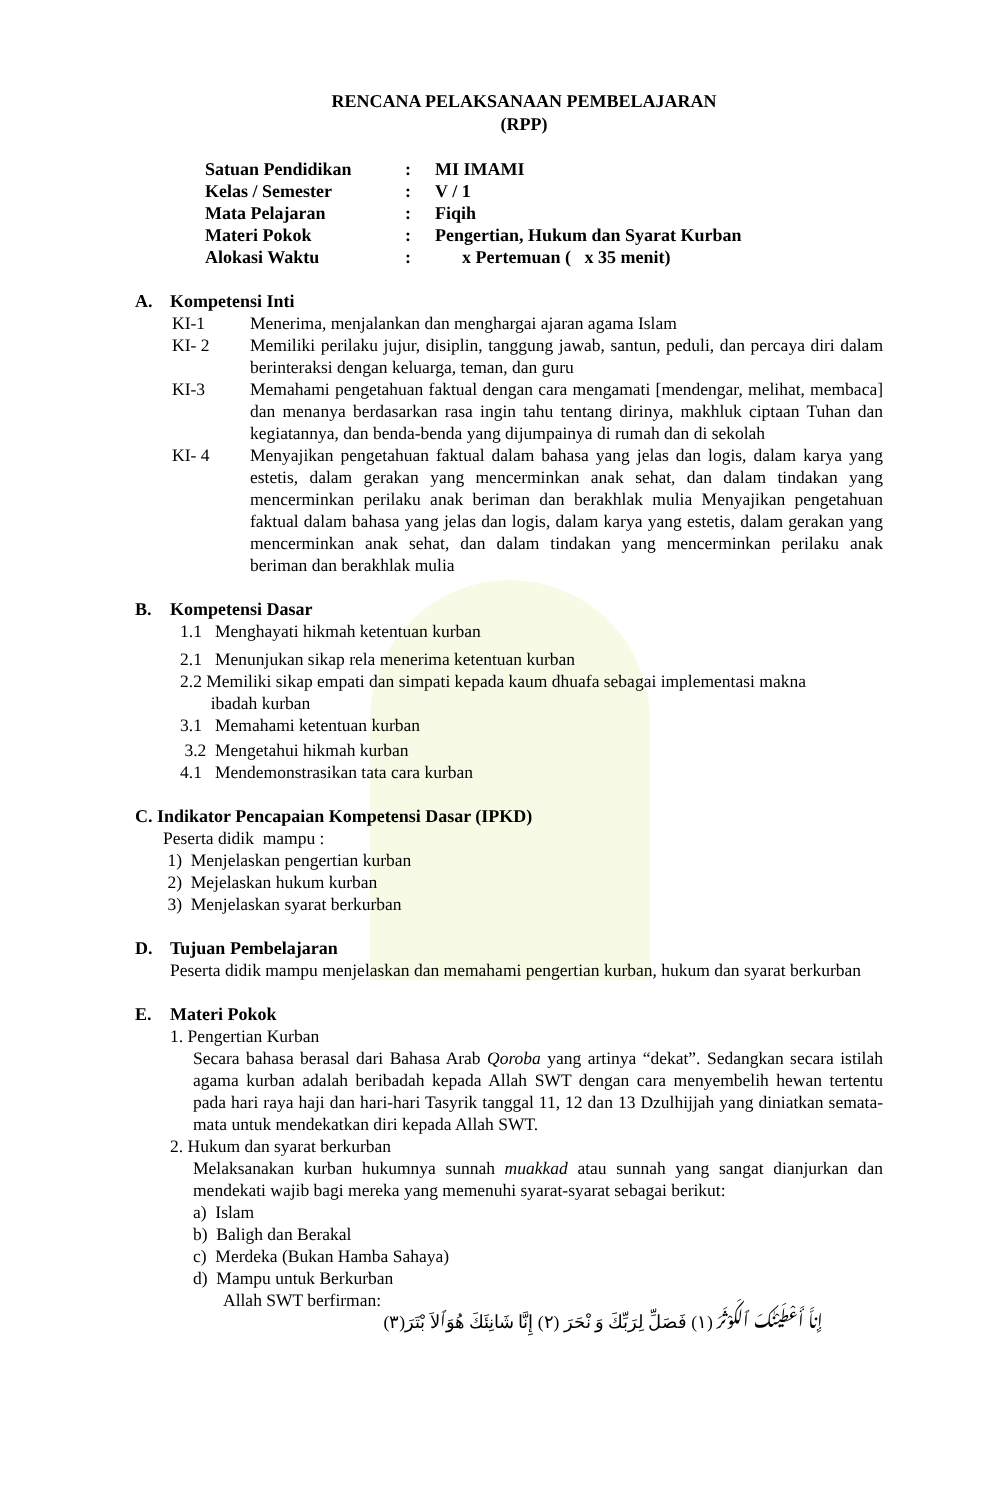RENCANA PELAKSANAAN PEMBELAJARAN
(RPP)
| Satuan Pendidikan | : | MI IMAMI |
| Kelas / Semester | : | V / 1 |
| Mata Pelajaran | : | Fiqih |
| Materi Pokok | : | Pengertian, Hukum dan Syarat Kurban |
| Alokasi Waktu | : | x Pertemuan ( x 35 menit) |
A. Kompetensi Inti
KI-1 Menerima, menjalankan dan menghargai ajaran agama Islam
KI- 2 Memiliki perilaku jujur, disiplin, tanggung jawab, santun, peduli, dan percaya diri dalam berinteraksi dengan keluarga, teman, dan guru
KI-3 Memahami pengetahuan faktual dengan cara mengamati [mendengar, melihat, membaca] dan menanya berdasarkan rasa ingin tahu tentang dirinya, makhluk ciptaan Tuhan dan kegiatannya, dan benda-benda yang dijumpainya di rumah dan di sekolah
KI- 4 Menyajikan pengetahuan faktual dalam bahasa yang jelas dan logis, dalam karya yang estetis, dalam gerakan yang mencerminkan anak sehat, dan dalam tindakan yang mencerminkan perilaku anak beriman dan berakhlak mulia Menyajikan pengetahuan faktual dalam bahasa yang jelas dan logis, dalam karya yang estetis, dalam gerakan yang mencerminkan anak sehat, dan dalam tindakan yang mencerminkan perilaku anak beriman dan berakhlak mulia
B. Kompetensi Dasar
1.1 Menghayati hikmah ketentuan kurban
2.1 Menunjukan sikap rela menerima ketentuan kurban
2.2 Memiliki sikap empati dan simpati kepada kaum dhuafa sebagai implementasi makna
ibadah kurban
3.1 Memahami ketentuan kurban
3.2 Mengetahui hikmah kurban
4.1 Mendemonstrasikan tata cara kurban
C. Indikator Pencapaian Kompetensi Dasar (IPKD)
Peserta didik mampu :
1) Menjelaskan pengertian kurban
2) Mejelaskan hukum kurban
3) Menjelaskan syarat berkurban
D. Tujuan Pembelajaran
Peserta didik mampu menjelaskan dan memahami pengertian kurban, hukum dan syarat berkurban
E. Materi Pokok
1. Pengertian Kurban
Secara bahasa berasal dari Bahasa Arab Qoroba yang artinya “dekat”. Sedangkan secara istilah agama kurban adalah beribadah kepada Allah SWT dengan cara menyembelih hewan tertentu pada hari raya haji dan hari-hari Tasyrik tanggal 11, 12 dan 13 Dzulhijjah yang diniatkan semata-mata untuk mendekatkan diri kepada Allah SWT.
2. Hukum dan syarat berkurban
Melaksanakan kurban hukumnya sunnah muakkad atau sunnah yang sangat dianjurkan dan mendekati wajib bagi mereka yang memenuhi syarat-syarat sebagai berikut:
a) Islam
b) Baligh dan Berakal
c) Merdeka (Bukan Hamba Sahaya)
d) Mampu untuk Berkurban
Allah SWT berfirman:
إِناَّ أَعْطَيْنٰكَ ٱلكَوْثَرَ (١) فَصَلِّ لِرَبِّكَ وَ نْحَرَ (٢) إِنَّا شَانِئَكَ هُوَٱلاَ بْتَرَ(٣)